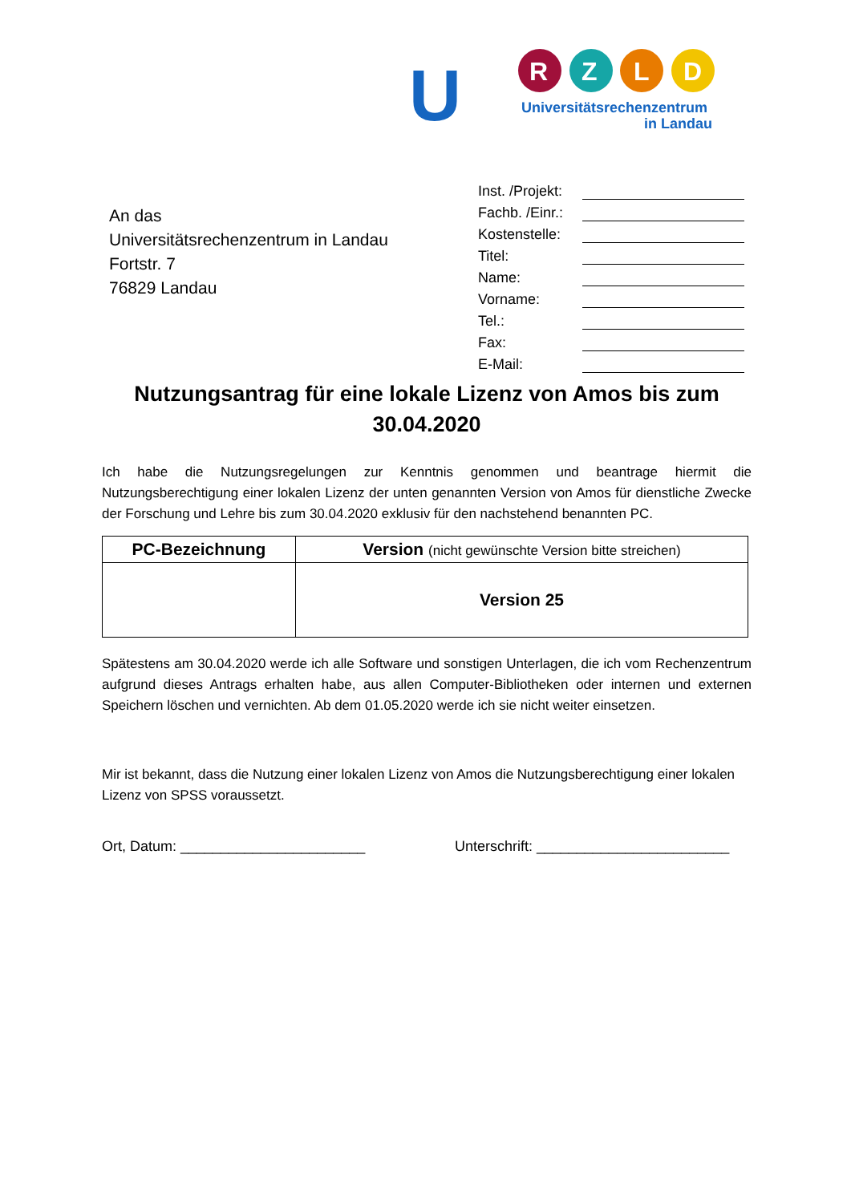U
R
Z
L
D
Universitätsrechenzentrum
in Landau
An das
Universitätsrechenzentrum in Landau
Fortstr. 7
76829 Landau
Inst. /Projekt:
Fachb. /Einr.:
Kostenstelle:
Titel:
Name:
Vorname:
Tel.:
Fax:
E-Mail:
Nutzungsantrag für eine lokale Lizenz von Amos bis zum 30.04.2020
Ich habe die Nutzungsregelungen zur Kenntnis genommen und beantrage hiermit die Nutzungsberechtigung einer lokalen Lizenz der unten genannten Version von Amos für dienstliche Zwecke der Forschung und Lehre bis zum 30.04.2020 exklusiv für den nachstehend benannten PC.
| PC-Bezeichnung | Version (nicht gewünschte Version bitte streichen) |
| --- | --- |
| | Version 25 |
Spätestens am 30.04.2020 werde ich alle Software und sonstigen Unterlagen, die ich vom Rechenzentrum aufgrund dieses Antrags erhalten habe, aus allen Computer-Bibliotheken oder internen und externen Speichern löschen und vernichten. Ab dem 01.05.2020 werde ich sie nicht weiter einsetzen.
Mir ist bekannt, dass die Nutzung einer lokalen Lizenz von Amos die Nutzungsberechtigung einer lokalen Lizenz von SPSS voraussetzt.
Ort, Datum: _______________________ Unterschrift: ________________________